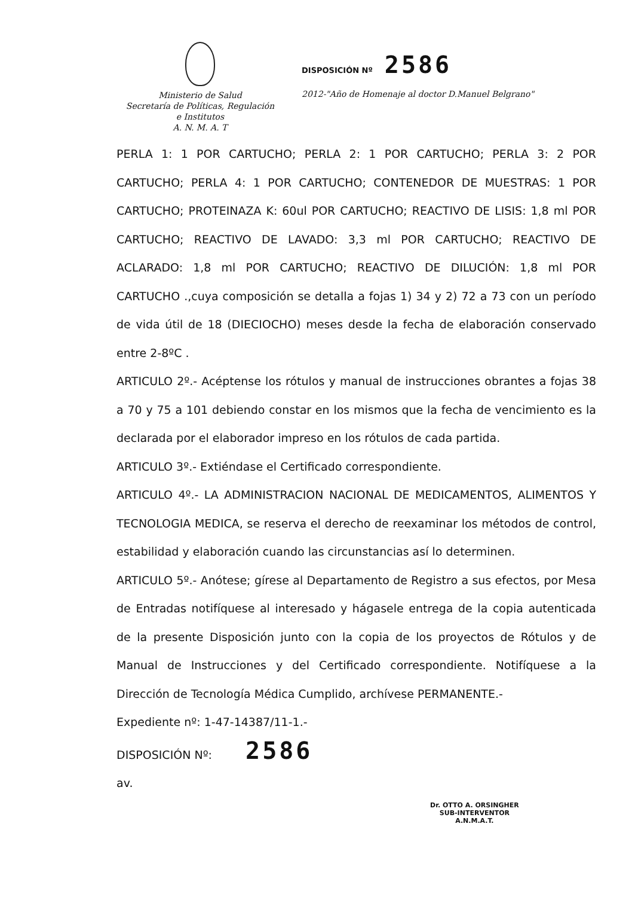Ministerio de Salud
Secretaría de Políticas, Regulación
e Institutos
A. N. M. A. T
DISPOSICIÓN Nº 2586
2012-"Año de Homenaje al doctor D.Manuel Belgrano"
PERLA 1: 1 POR CARTUCHO; PERLA 2: 1 POR CARTUCHO; PERLA 3: 2 POR CARTUCHO; PERLA 4: 1 POR CARTUCHO; CONTENEDOR DE MUESTRAS: 1 POR CARTUCHO; PROTEINAZA K: 60ul POR CARTUCHO; REACTIVO DE LISIS: 1,8 ml POR CARTUCHO; REACTIVO DE LAVADO: 3,3 ml POR CARTUCHO; REACTIVO DE ACLARADO: 1,8 ml POR CARTUCHO; REACTIVO DE DILUCIÓN: 1,8 ml POR CARTUCHO .,cuya composición se detalla a fojas 1) 34 y 2) 72 a 73 con un período de vida útil de 18 (DIECIOCHO) meses desde la fecha de elaboración conservado entre 2-8ºC .
ARTICULO 2º.- Acéptense los rótulos y manual de instrucciones obrantes a fojas 38 a 70 y 75 a 101 debiendo constar en los mismos que la fecha de vencimiento es la declarada por el elaborador impreso en los rótulos de cada partida.
ARTICULO 3º.- Extiéndase el Certificado correspondiente.
ARTICULO 4º.- LA ADMINISTRACION NACIONAL DE MEDICAMENTOS, ALIMENTOS Y TECNOLOGIA MEDICA, se reserva el derecho de reexaminar los métodos de control, estabilidad y elaboración cuando las circunstancias así lo determinen.
ARTICULO 5º.- Anótese; gírese al Departamento de Registro a sus efectos, por Mesa de Entradas notifíquese al interesado y hágasele entrega de la copia autenticada de la presente Disposición junto con la copia de los proyectos de Rótulos y de Manual de Instrucciones y del Certificado correspondiente. Notifíquese a la Dirección de Tecnología Médica Cumplido, archívese PERMANENTE.-
Expediente nº: 1-47-14387/11-1.-
DISPOSICIÓN Nº: 2586
av.
Dr. OTTO A. ORSINGHER
SUB-INTERVENTOR
A.N.M.A.T.